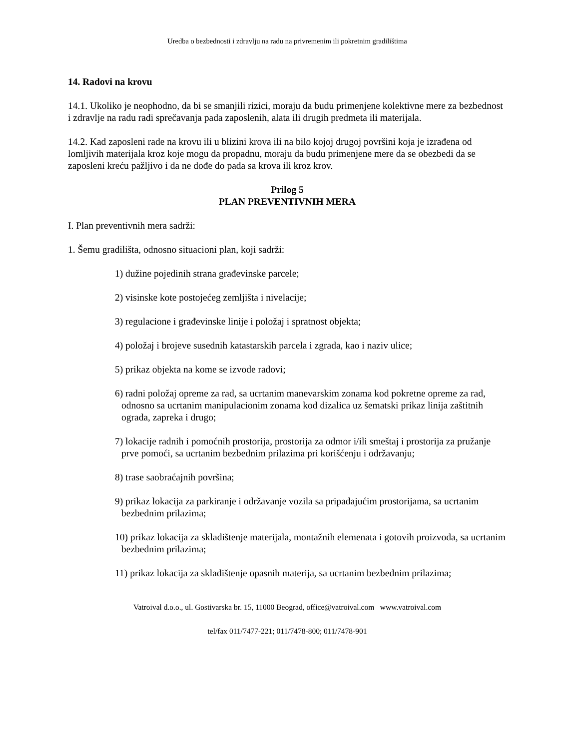Uredba o bezbednosti i zdravlju na radu na privremenim ili pokretnim gradilištima
14. Radovi na krovu
14.1. Ukoliko je neophodno, da bi se smanjili rizici, moraju da budu primenjene kolektivne mere za bezbednost i zdravlje na radu radi sprečavanja pada zaposlenih, alata ili drugih predmeta ili materijala.
14.2. Kad zaposleni rade na krovu ili u blizini krova ili na bilo kojoj drugoj površini koja je izrađena od lomljivih materijala kroz koje mogu da propadnu, moraju da budu primenjene mere da se obezbedi da se zaposleni kreću pažljivo i da ne dođe do pada sa krova ili kroz krov.
Prilog 5
PLAN PREVENTIVNIH MERA
I. Plan preventivnih mera sadrži:
1. Šemu gradilišta, odnosno situacioni plan, koji sadrži:
1) dužine pojedinih strana građevinske parcele;
2) visinske kote postojećeg zemljišta i nivelacije;
3) regulacione i građevinske linije i položaj i spratnost objekta;
4) položaj i brojeve susednih katastarskih parcela i zgrada, kao i naziv ulice;
5) prikaz objekta na kome se izvode radovi;
6) radni položaj opreme za rad, sa ucrtanim manevarskim zonama kod pokretne opreme za rad, odnosno sa ucrtanim manipulacionim zonama kod dizalica uz šematski prikaz linija zaštitnih ograda, zapreka i drugo;
7) lokacije radnih i pomoćnih prostorija, prostorija za odmor i/ili smeštaj i prostorija za pružanje prve pomoći, sa ucrtanim bezbednim prilazima pri korišćenju i održavanju;
8) trase saobraćajnih površina;
9) prikaz lokacija za parkiranje i održavanje vozila sa pripadajućim prostorijama, sa ucrtanim bezbednim prilazima;
10) prikaz lokacija za skladištenje materijala, montažnih elemenata i gotovih proizvoda, sa ucrtanim bezbednim prilazima;
11) prikaz lokacija za skladištenje opasnih materija, sa ucrtanim bezbednim prilazima;
Vatroival d.o.o., ul. Gostivarska br. 15, 11000 Beograd, office@vatroival.com www.vatroival.com
tel/fax 011/7477-221; 011/7478-800; 011/7478-901